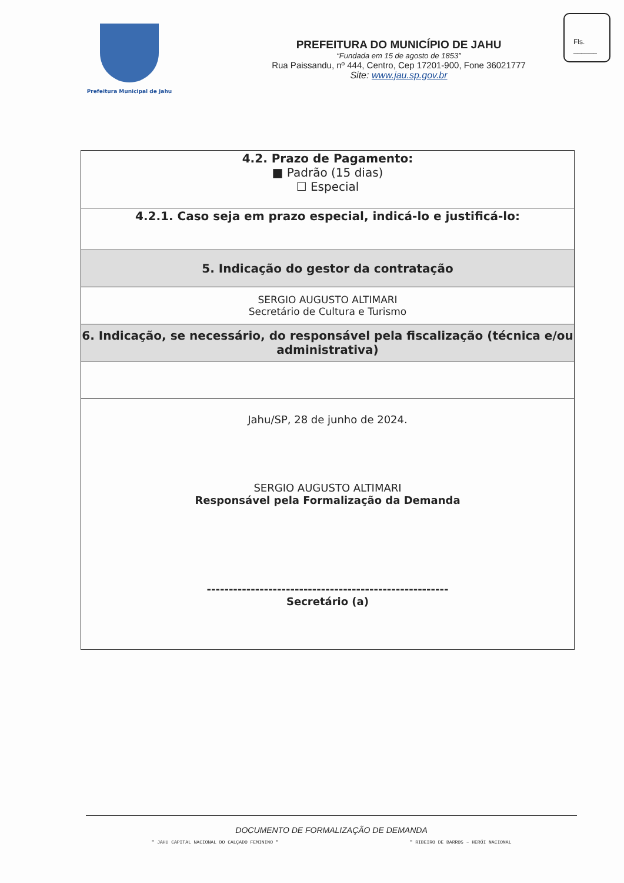Prefeitura Municipal de Jahu
PREFEITURA DO MUNICÍPIO DE JAHU
“Fundada em 15 de agosto de 1853”
Rua Paissandu, nº 444, Centro, Cep 17201-900, Fone 36021777
Site: www.jau.sp.gov.br
Fls. ______
| 4.2. Prazo de Pagamento: ■ Padrão (15 dias) ☐ Especial |
| 4.2.1. Caso seja em prazo especial, indicá-lo e justificá-lo: |
| 5. Indicação do gestor da contratação |
| SERGIO AUGUSTO ALTIMARI Secretário de Cultura e Turismo |
| 6. Indicação, se necessário, do responsável pela fiscalização (técnica e/ou administrativa) |
| Jahu/SP, 28 de junho de 2024. SERGIO AUGUSTO ALTIMARI Responsável pela Formalização da Demanda ------------------------------------------------------- Secretário (a) |
DOCUMENTO DE FORMALIZAÇÃO DE DEMANDA
" JAHU CAPITAL NACIONAL DO CALÇADO FEMININO " " RIBEIRO DE BARROS – HERÓI NACIONAL